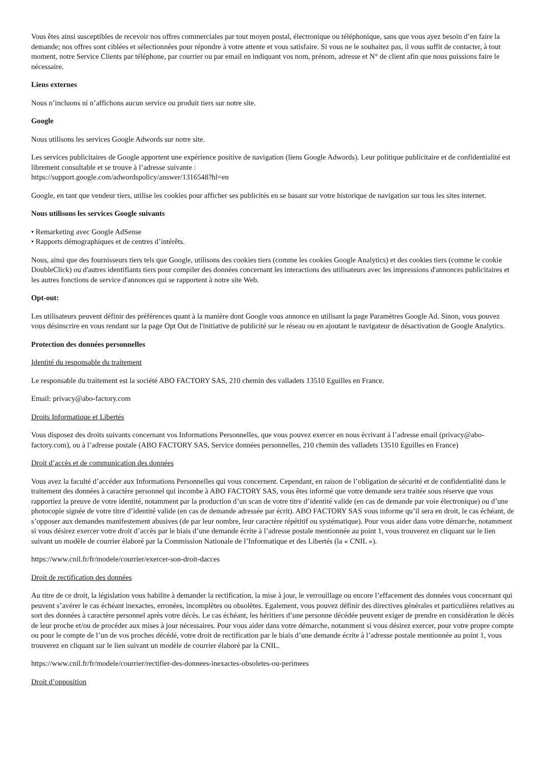Vous êtes ainsi susceptibles de recevoir nos offres commerciales par tout moyen postal, électronique ou téléphonique, sans que vous ayez besoin d’en faire la demande; nos offres sont ciblées et sélectionnées pour répondre à votre attente et vous satisfaire. Si vous ne le souhaitez pas, il vous suffit de contacter, à tout moment, notre Service Clients par téléphone, par courrier ou par email en indiquant vos nom, prénom, adresse et N° de client afin que nous puissions faire le nécessaire.
Liens externes
Nous n’incluons ni n’affichons aucun service ou produit tiers sur notre site.
Google
Nous utilisons les services Google Adwords sur notre site.
Les services publicitaires de Google apportent une expérience positive de navigation (liens Google Adwords). Leur politique publicitaire et de confidentialité est librement consultable et se trouve à l’adresse suivante :
https://support.google.com/adwordspolicy/answer/1316548?hl=en
Google, en tant que vendeur tiers, utilise les cookies pour afficher ses publicités en se basant sur votre historique de navigation sur tous les sites internet.
Nous utilisons les services Google suivants
• Remarketing avec Google AdSense
• Rapports démographiques et de centres d’intérêts.
Nous, ainsi que des fournisseurs tiers tels que Google, utilisons des cookies tiers (comme les cookies Google Analytics) et des cookies tiers (comme le cookie DoubleClick) ou d'autres identifiants tiers pour compiler des données concernant les interactions des utilisateurs avec les impressions d'annonces publicitaires et les autres fonctions de service d'annonces qui se rapportent à notre site Web.
Opt-out:
Les utilisateurs peuvent définir des préférences quant à la manière dont Google vous annonce en utilisant la page Paramètres Google Ad. Sinon, vous pouvez vous désinscrire en vous rendant sur la page Opt Out de l'initiative de publicité sur le réseau ou en ajoutant le navigateur de désactivation de Google Analytics.
Protection des données personnelles
Identité du responsable du traitement
Le responsable du traitement est la société ABO FACTORY SAS, 210 chemin des valladets 13510 Eguilles en France.
Email: privacy@abo-factory.com
Droits Informatique et Libertés
Vous disposez des droits suivants concernant vos Informations Personnelles, que vous pouvez exercer en nous écrivant à l’adresse email (privacy@abo-factory.com), ou à l’adresse postale (ABO FACTORY SAS, Service données personnelles, 210 chemin des valladets 13510 Eguilles en France)
Droit d’accès et de communication des données
Vous avez la faculté d’accéder aux Informations Personnelles qui vous concernent. Cependant, en raison de l’obligation de sécurité et de confidentialité dans le traitement des données à caractère personnel qui incombe à ABO FACTORY SAS, vous êtes informé que votre demande sera traitée sous réserve que vous rapportiez la preuve de votre identité, notamment par la production d’un scan de votre titre d’identité valide (en cas de demande par voie électronique) ou d’une photocopie signée de votre titre d’identité valide (en cas de demande adressée par écrit). ABO FACTORY SAS vous informe qu’il sera en droit, le cas échéant, de s’opposer aux demandes manifestement abusives (de par leur nombre, leur caractère répétitif ou systématique). Pour vous aider dans votre démarche, notamment si vous désirez exercer votre droit d’accès par le biais d’une demande écrite à l’adresse postale mentionnée au point 1, vous trouverez en cliquant sur le lien suivant un modèle de courrier élaboré par la Commission Nationale de l’Informatique et des Libertés (la « CNIL »).
https://www.cnil.fr/fr/modele/courrier/exercer-son-droit-dacces
Droit de rectification des données
Au titre de ce droit, la législation vous habilite à demander la rectification, la mise à jour, le verrouillage ou encore l’effacement des données vous concernant qui peuvent s’avérer le cas échéant inexactes, erronées, incomplètes ou obsolètes. Egalement, vous pouvez définir des directives générales et particulières relatives au sort des données à caractère personnel après votre décès. Le cas échéant, les héritiers d’une personne décédée peuvent exiger de prendre en considération le décès de leur proche et/ou de procéder aux mises à jour nécessaires. Pour vous aider dans votre démarche, notamment si vous désirez exercer, pour votre propre compte ou pour le compte de l’un de vos proches décédé, votre droit de rectification par le biais d’une demande écrite à l’adresse postale mentionnée au point 1, vous trouverez en cliquant sur le lien suivant un modèle de courrier élaboré par la CNIL.
https://www.cnil.fr/fr/modele/courrier/rectifier-des-donnees-inexactes-obsoletes-ou-perimees
Droit d’opposition